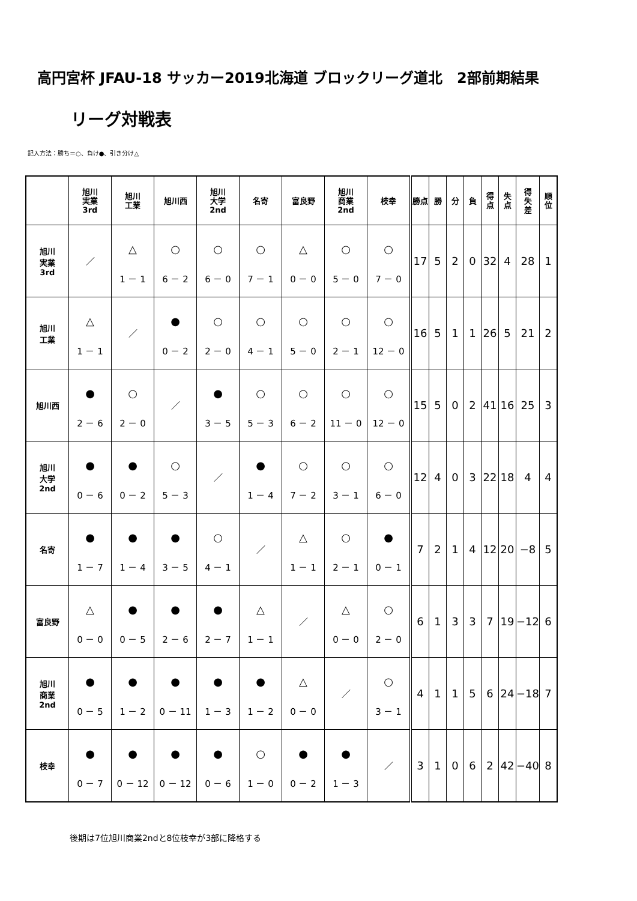高円宮杯 JFAU-18 サッカー2019北海道 ブロックリーグ道北　2部前期結果
リーグ対戦表
記入方法：勝ち＝○、負け●、引き分け△
| | 旭川 実業 3rd | 旭川 工業 | 旭川西 | 旭川 大学 2nd | 名寄 | 富良野 | 旭川 商業 2nd | 枝幸 | 勝点 | 勝 | 分 | 負 | 得 点 | 失 点 | 得 失 差 | 順 位 |
| --- | --- | --- | --- | --- | --- | --- | --- | --- | --- | --- | --- | --- | --- | --- | --- | --- |
| 旭川 実業 3rd | ／ | △ 1 － 1 | ○ 6 － 2 | ○ 6 － 0 | ○ 7 － 1 | △ 0 － 0 | ○ 5 － 0 | ○ 7 － 0 | 17 | 5 | 2 | 0 | 32 | 4 | 28 | 1 |
| 旭川 工業 | △ 1 － 1 | ／ | ● 0 － 2 | ○ 2 － 0 | ○ 4 － 1 | ○ 5 － 0 | ○ 2 － 1 | ○ 12 － 0 | 16 | 5 | 1 | 1 | 26 | 5 | 21 | 2 |
| 旭川西 | ● 2 － 6 | ○ 2 － 0 | ／ | ● 3 － 5 | ○ 5 － 3 | ○ 6 － 2 | ○ 11 － 0 | ○ 12 － 0 | 15 | 5 | 0 | 2 | 41 | 16 | 25 | 3 |
| 旭川 大学 2nd | ● 0 － 6 | ● 0 － 2 | ○ 5 － 3 | ／ | ● 1 － 4 | ○ 7 － 2 | ○ 3 － 1 | ○ 6 － 0 | 12 | 4 | 0 | 3 | 22 | 18 | 4 | 4 |
| 名寄 | ● 1 － 7 | ● 1 － 4 | ● 3 － 5 | ○ 4 － 1 | ／ | △ 1 － 1 | ○ 2 － 1 | ● 0 － 1 | 7 | 2 | 1 | 4 | 12 | 20 | −8 | 5 |
| 富良野 | △ 0 － 0 | ● 0 － 5 | ● 2 － 6 | ● 2 － 7 | △ 1 － 1 | ／ | △ 0 － 0 | ○ 2 － 0 | 6 | 1 | 3 | 3 | 7 | 19 | −12 | 6 |
| 旭川 商業 2nd | ● 0 － 5 | ● 1 － 2 | ● 0 － 11 | ● 1 － 3 | ● 1 － 2 | △ 0 － 0 | ／ | ○ 3 － 1 | 4 | 1 | 1 | 5 | 6 | 24 | −18 | 7 |
| 枝幸 | ● 0 － 7 | ● 0 － 12 | ● 0 － 12 | ● 0 － 6 | ○ 1 － 0 | ● 0 － 2 | ● 1 － 3 | ／ | 3 | 1 | 0 | 6 | 2 | 42 | −40 | 8 |
後期は7位旭川商業2ndと8位枝幸が3部に降格する